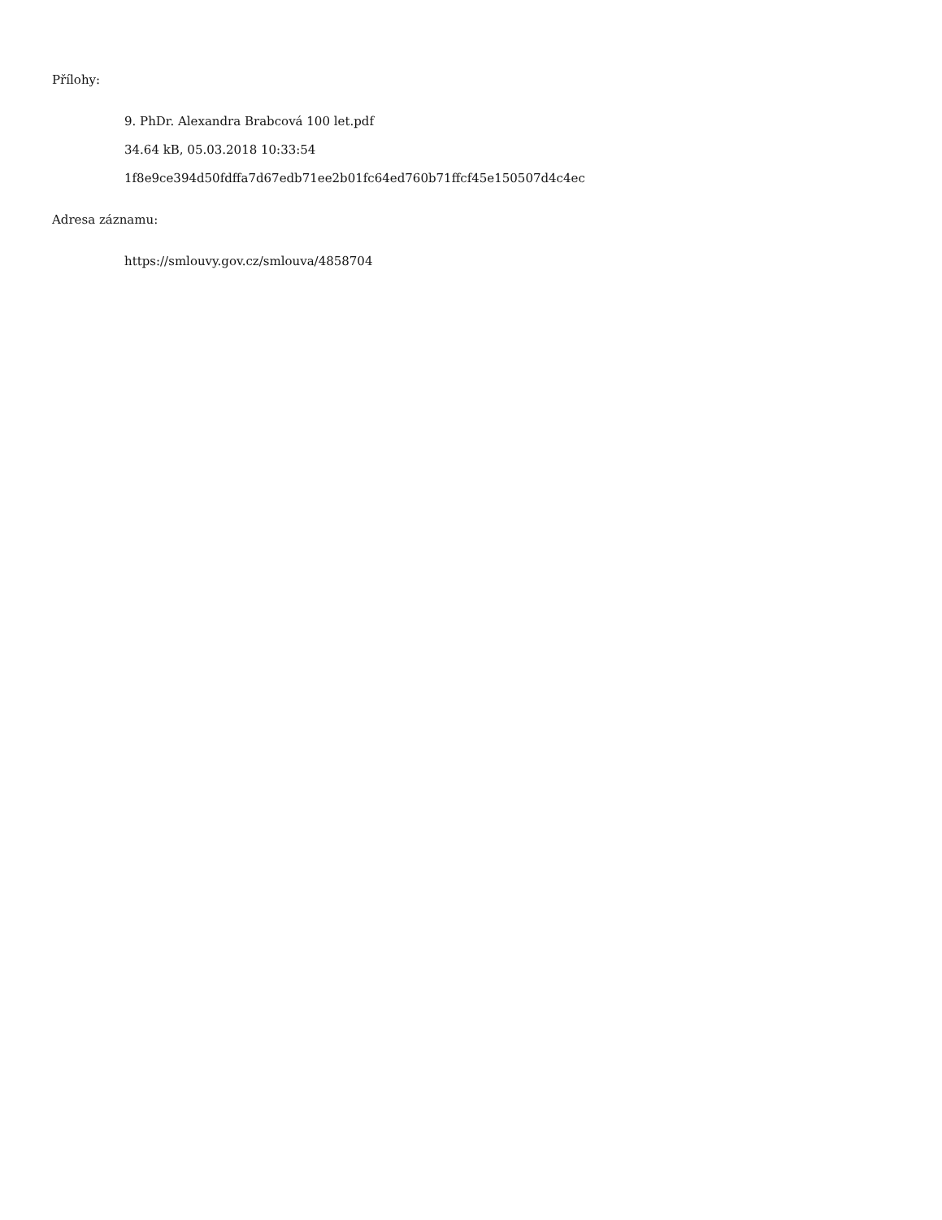Přílohy:
9. PhDr. Alexandra Brabcová 100 let.pdf
34.64 kB, 05.03.2018 10:33:54
1f8e9ce394d50fdffa7d67edb71ee2b01fc64ed760b71ffcf45e150507d4c4ec
Adresa záznamu:
https://smlouvy.gov.cz/smlouva/4858704